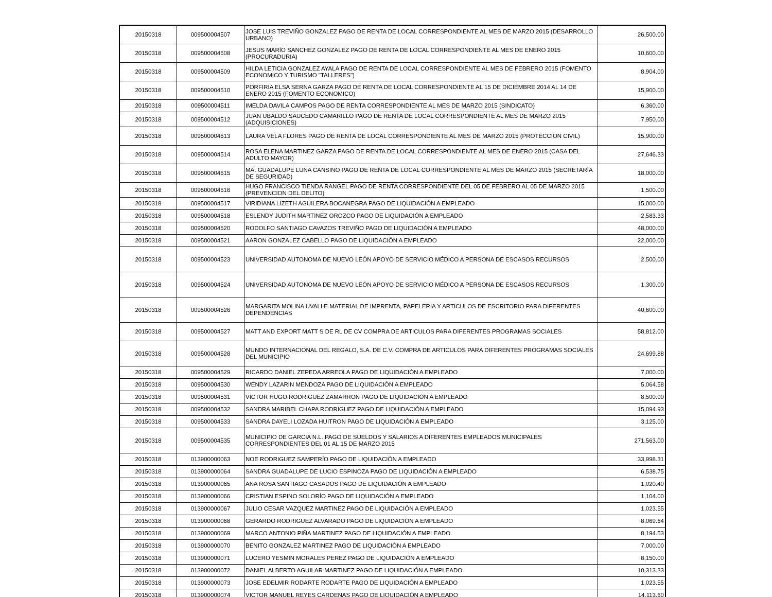| 20150318 | 009500004507 | JOSE LUIS TREVIÑO GONZALEZ PAGO DE RENTA DE LOCAL CORRESPONDIENTE AL MES DE MARZO 2015 (DESARROLLO URBANO) | 26,500.00 |
| 20150318 | 009500004508 | JESUS MARÍO SANCHEZ GONZALEZ PAGO DE RENTA DE LOCAL CORRESPONDIENTE AL MES DE ENERO 2015 (PROCURADURIA) | 10,600.00 |
| 20150318 | 009500004509 | HILDA LETICIA GONZALEZ AYALA PAGO DE RENTA DE LOCAL CORRESPONDIENTE AL MES DE FEBRERO 2015 (FOMENTO ECONOMICO Y TURISMO "TALLERES") | 8,904.00 |
| 20150318 | 009500004510 | PORFIRIA ELSA SERNA GARZA PAGO DE RENTA DE LOCAL CORRESPONDIENTE AL 15 DE DICIEMBRE 2014 AL 14 DE ENERO 2015 (FOMENTO ECONOMICO) | 15,900.00 |
| 20150318 | 009500004511 | IMELDA DAVILA CAMPOS PAGO DE RENTA CORRESPONDIENTE AL MES DE MARZO 2015 (SINDICATO) | 6,360.00 |
| 20150318 | 009500004512 | JUAN UBALDO SAUCEDO CAMARILLO PAGO DE RENTA DE LOCAL CORRESPONDIENTE AL MES DE MARZO 2015 (ADQUISICIONES) | 7,950.00 |
| 20150318 | 009500004513 | LAURA VELA FLORES PAGO DE RENTA DE LOCAL CORRESPONDIENTE AL MES DE MARZO 2015 (PROTECCION CIVIL) | 15,900.00 |
| 20150318 | 009500004514 | ROSA ELENA MARTINEZ GARZA PAGO DE RENTA DE LOCAL CORRESPONDIENTE AL MES DE ENERO 2015 (CASA DEL ADULTO MAYOR) | 27,646.33 |
| 20150318 | 009500004515 | MA. GUADALUPE LUNA CANSINO PAGO DE RENTA DE LOCAL CORRESPONDIENTE AL MES DE MARZO 2015 (SECRETARÍA DE SEGURIDAD) | 18,000.00 |
| 20150318 | 009500004516 | HUGO FRANCISCO TIENDA RANGEL PAGO DE RENTA CORRESPONDIENTE DEL 05 DE FEBRERO AL 05 DE MARZO 2015 (PREVENCION DEL DELITO) | 1,500.00 |
| 20150318 | 009500004517 | VIRIDIANA LIZETH AGUILERA BOCANEGRA PAGO DE LIQUIDACIÓN A EMPLEADO | 15,000.00 |
| 20150318 | 009500004518 | ESLENDY JUDITH MARTINEZ OROZCO PAGO DE LIQUIDACIÓN A EMPLEADO | 2,583.33 |
| 20150318 | 009500004520 | RODOLFO SANTIAGO CAVAZOS TREVIÑO PAGO DE LIQUIDACIÓN A EMPLEADO | 48,000.00 |
| 20150318 | 009500004521 | AARON GONZALEZ CABELLO PAGO DE LIQUIDACIÓN A EMPLEADO | 22,000.00 |
| 20150318 | 009500004523 | UNIVERSIDAD AUTONOMA DE NUEVO LEÓN APOYO DE SERVICIO MÉDICO A PERSONA DE ESCASOS RECURSOS | 2,500.00 |
| 20150318 | 009500004524 | UNIVERSIDAD AUTONOMA DE NUEVO LEÓN APOYO DE SERVICIO MÉDICO A PERSONA DE ESCASOS RECURSOS | 1,300.00 |
| 20150318 | 009500004526 | MARGARITA MOLINA UVALLE MATERIAL DE IMPRENTA, PAPELERIA Y ARTICULOS DE ESCRITORIO PARA DIFERENTES DEPENDENCIAS | 40,600.00 |
| 20150318 | 009500004527 | MATT AND EXPORT MATT S DE RL DE CV COMPRA DE ARTICULOS PARA DIFERENTES PROGRAMAS SOCIALES | 58,812.00 |
| 20150318 | 009500004528 | MUNDO INTERNACIONAL DEL REGALO, S.A. DE C.V. COMPRA DE ARTICULOS PARA DIFERENTES PROGRAMAS SOCIALES DEL MUNICIPIO | 24,699.88 |
| 20150318 | 009500004529 | RICARDO DANIEL ZEPEDA ARREOLA PAGO DE LIQUIDACIÓN A EMPLEADO | 7,000.00 |
| 20150318 | 009500004530 | WENDY LAZARIN MENDOZA PAGO DE LIQUIDACIÓN A EMPLEADO | 5,064.58 |
| 20150318 | 009500004531 | VICTOR HUGO RODRIGUEZ ZAMARRON PAGO DE LIQUIDACIÓN A EMPLEADO | 8,500.00 |
| 20150318 | 009500004532 | SANDRA MARIBEL CHAPA RODRIGUEZ PAGO DE LIQUIDACIÓN A EMPLEADO | 15,094.93 |
| 20150318 | 009500004533 | SANDRA DAYELI LOZADA HUITRON PAGO DE LIQUIDACIÓN A EMPLEADO | 3,125.00 |
| 20150318 | 009500004535 | MUNICIPIO DE GARCIA N.L. PAGO DE SUELDOS Y SALARIOS A DIFERENTES EMPLEADOS MUNICIPALES CORRESPONDIENTES DEL 01 AL 15 DE MARZO 2015 | 271,563.00 |
| 20150318 | 013900000063 | NOE RODRIGUEZ SAMPERÍO PAGO DE LIQUIDACIÓN A EMPLEADO | 33,998.31 |
| 20150318 | 013900000064 | SANDRA GUADALUPE DE LUCIO ESPINOZA PAGO DE LIQUIDACIÓN A EMPLEADO | 6,538.75 |
| 20150318 | 013900000065 | ANA ROSA SANTIAGO CASADOS PAGO DE LIQUIDACIÓN A EMPLEADO | 1,020.40 |
| 20150318 | 013900000066 | CRISTIAN ESPINO SOLORÍO PAGO DE LIQUIDACIÓN A EMPLEADO | 1,104.00 |
| 20150318 | 013900000067 | JULIO CESAR VAZQUEZ MARTINEZ PAGO DE LIQUIDACIÓN A EMPLEADO | 1,023.55 |
| 20150318 | 013900000068 | GERARDO RODRIGUEZ ALVARADO PAGO DE LIQUIDACIÓN A EMPLEADO | 8,069.64 |
| 20150318 | 013900000069 | MARCO ANTONIO PIÑA MARTINEZ PAGO DE LIQUIDACIÓN A EMPLEADO | 8,194.53 |
| 20150318 | 013900000070 | BENITO GONZALEZ MARTINEZ PAGO DE LIQUIDACIÓN A EMPLEADO | 7,000.00 |
| 20150318 | 013900000071 | LUCERO YESMIN MORALES PEREZ PAGO DE LIQUIDACIÓN A EMPLEADO | 8,150.00 |
| 20150318 | 013900000072 | DANIEL ALBERTO AGUILAR MARTINEZ PAGO DE LIQUIDACIÓN A EMPLEADO | 10,313.33 |
| 20150318 | 013900000073 | JOSE EDELMIR RODARTE RODARTE PAGO DE LIQUIDACIÓN A EMPLEADO | 1,023.55 |
| 20150318 | 013900000074 | VICTOR MANUEL REYES CARDENAS PAGO DE LIQUIDACIÓN A EMPLEADO | 14,113.60 |